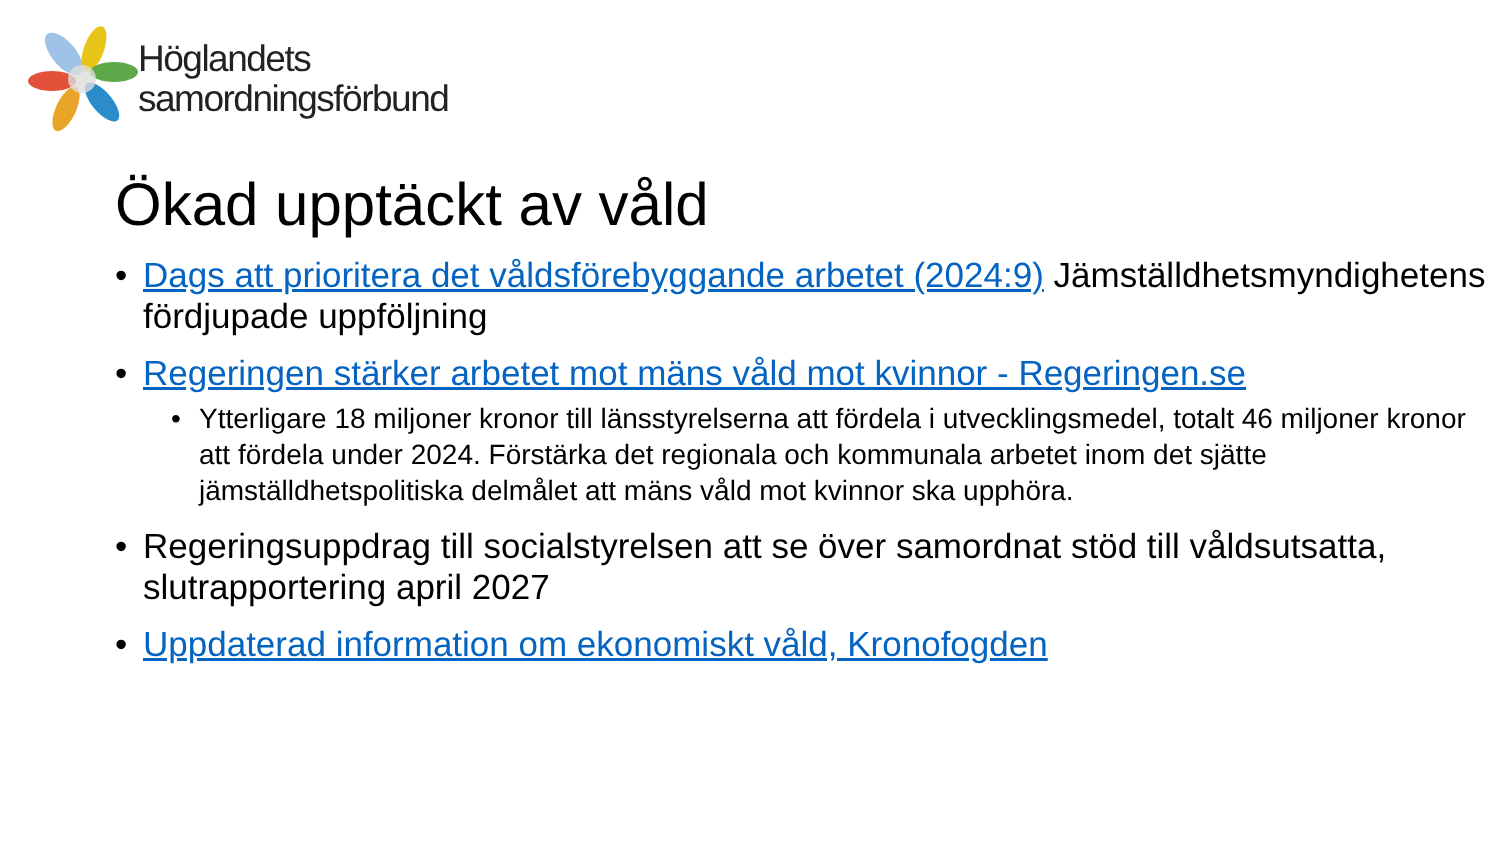Höglandets
samordningsförbund
Ökad upptäckt av våld
• Dags att prioritera det våldsförebyggande arbetet (2024:9) Jämställdhetsmyndighetens fördjupade uppföljning
• Regeringen stärker arbetet mot mäns våld mot kvinnor - Regeringen.se
• Ytterligare 18 miljoner kronor till länsstyrelserna att fördela i utvecklingsmedel, totalt 46 miljoner kronor att fördela under 2024. Förstärka det regionala och kommunala arbetet inom det sjätte jämställdhetspolitiska delmålet att mäns våld mot kvinnor ska upphöra.
• Regeringsuppdrag till socialstyrelsen att se över samordnat stöd till våldsutsatta, slutrapportering april 2027
• Uppdaterad information om ekonomiskt våld, Kronofogden